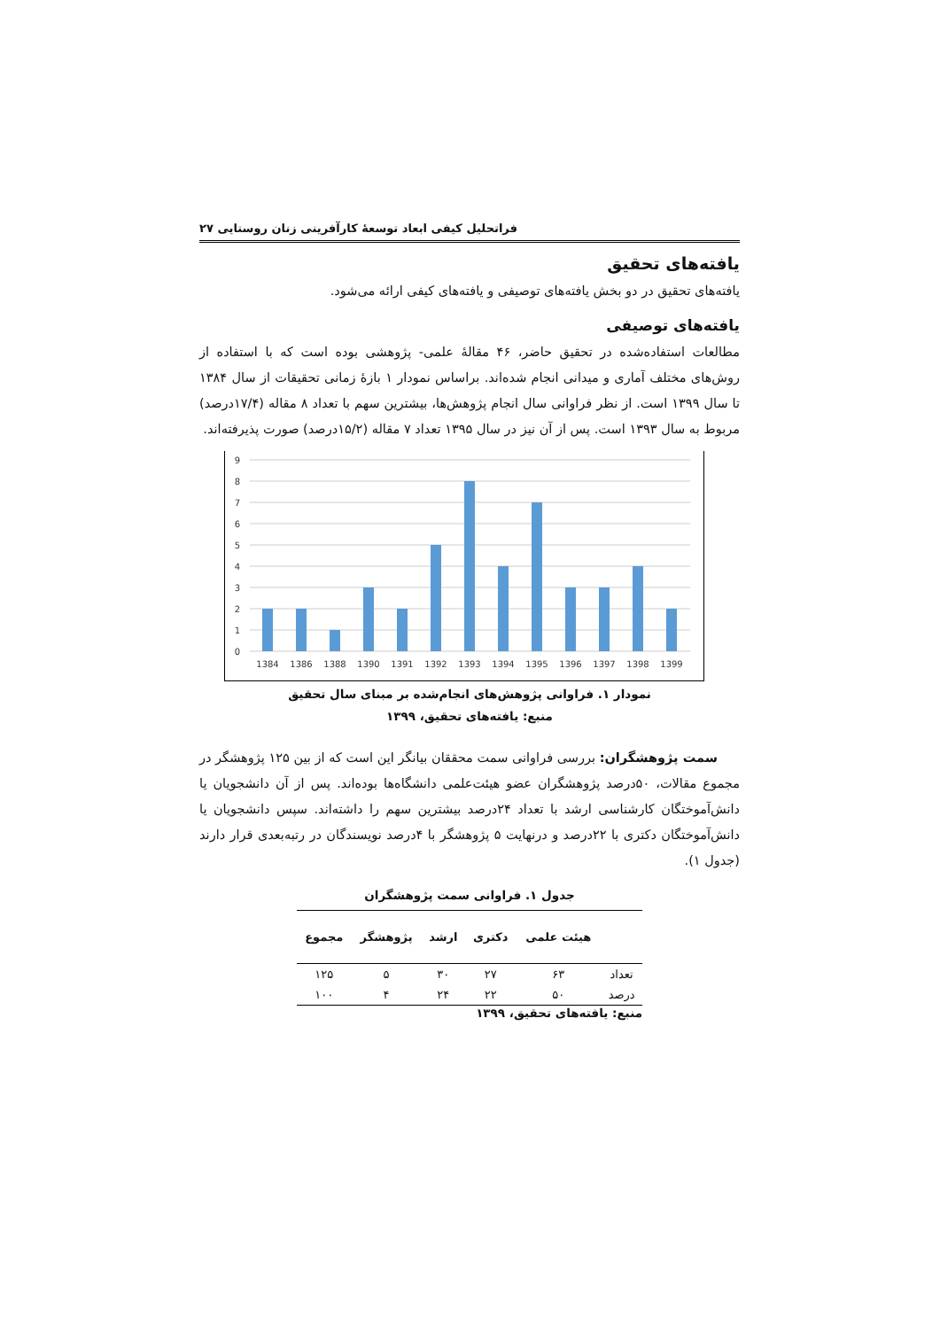فراتحلیل کیفی ابعاد توسعهٔ کارآفرینی زنان روستایی ۲۷
یافته‌های تحقیق
یافته‌های تحقیق در دو بخش یافته‌های توصیفی و یافته‌های کیفی ارائه می‌شود.
یافته‌های توصیفی
مطالعات استفاده‌شده در تحقیق حاضر، ۴۶ مقالهٔ علمی- پژوهشی بوده است که با استفاده از روش‌های مختلف آماری و میدانی انجام شده‌اند. براساس نمودار ۱ بازهٔ زمانی تحقیقات از سال ۱۳۸۴ تا سال ۱۳۹۹ است. از نظر فراوانی سال انجام پژوهش‌ها، بیشترین سهم با تعداد ۸ مقاله (۱۷/۴درصد) مربوط به سال ۱۳۹۳ است. پس از آن نیز در سال ۱۳۹۵ تعداد ۷ مقاله (۱۵/۲درصد) صورت پذیرفته‌اند.
9
8
7
6
5
4
3
2
1
0
1384
1386
1388
1390
1391
1392
1393
1394
1395
1396
1397
1398
1399
نمودار ۱. فراوانی پژوهش‌های انجام‌شده بر مبنای سال تحقیق
منبع: یافته‌های تحقیق، ۱۳۹۹
سمت پژوهشگران: بررسی فراوانی سمت محققان بیانگر این است که از بین ۱۲۵ پژوهشگر در مجموع مقالات، ۵۰درصد پژوهشگران عضو هیئت‌علمی دانشگاه‌ها بوده‌اند. پس از آن دانشجویان یا دانش‌آموختگان کارشناسی ارشد با تعداد ۲۴درصد بیشترین سهم را داشته‌اند. سپس دانشجویان یا دانش‌آموختگان دکتری با ۲۲درصد و درنهایت ۵ پژوهشگر با ۴درصد نویسندگان در رتبه‌بعدی قرار دارند (جدول ۱).
جدول ۱. فراوانی سمت پژوهشگران
| | هیئت علمی | دکتری | ارشد | پژوهشگر | مجموع |
| --- | --- | --- | --- | --- | --- |
| تعداد | ۶۳ | ۲۷ | ۳۰ | ۵ | ۱۲۵ |
| درصد | ۵۰ | ۲۲ | ۲۴ | ۴ | ۱۰۰ |
منبع: یافته‌های تحقیق، ۱۳۹۹